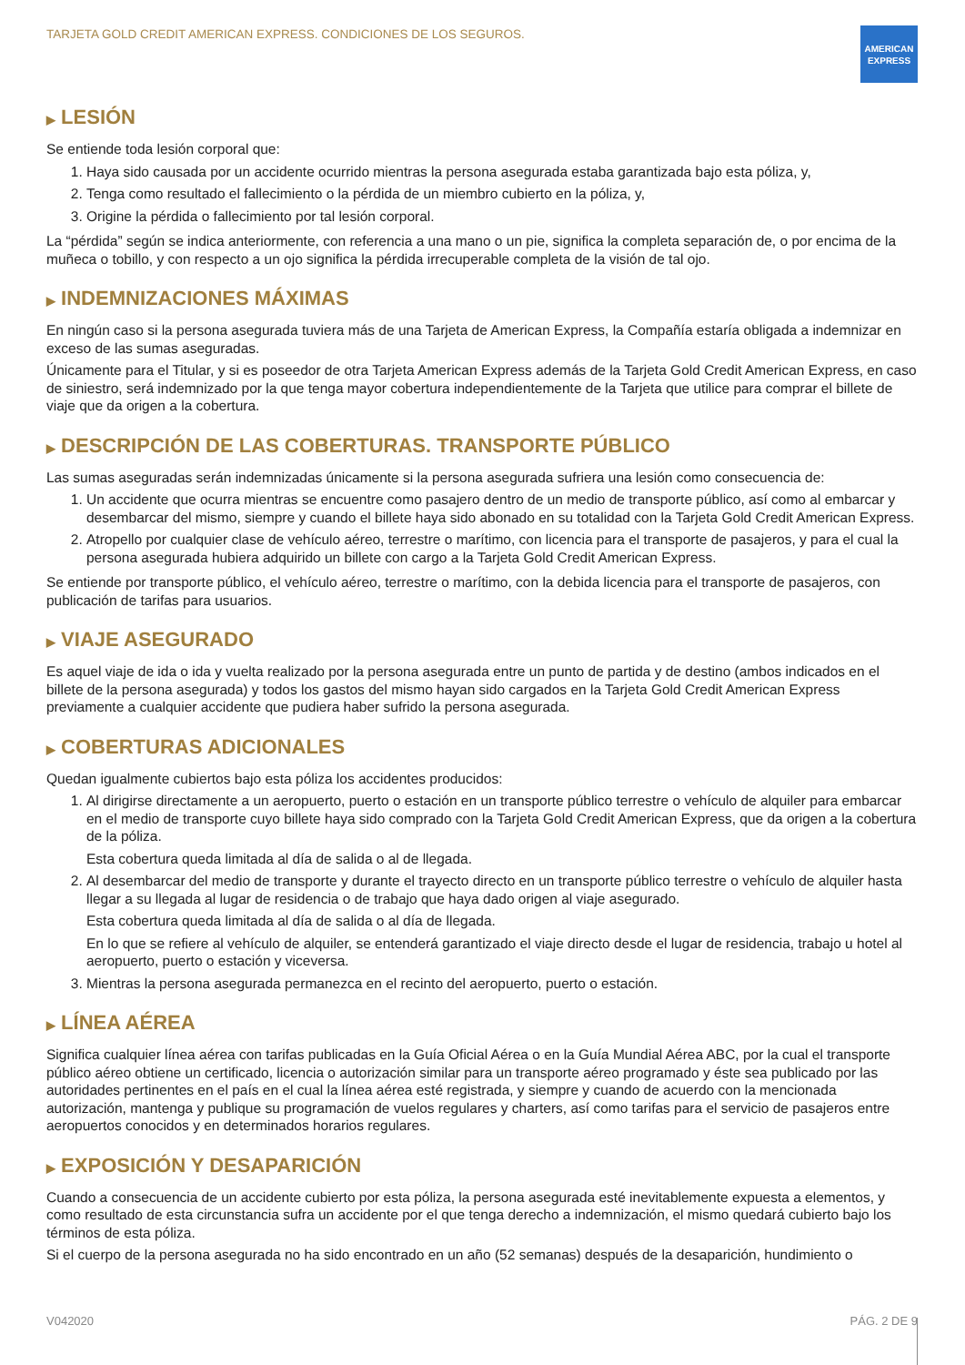TARJETA GOLD CREDIT AMERICAN EXPRESS. CONDICIONES DE LOS SEGUROS.
AMERICAN
EXPRESS
▶ LESIÓN
Se entiende toda lesión corporal que:
1. Haya sido causada por un accidente ocurrido mientras la persona asegurada estaba garantizada bajo esta póliza, y,
2. Tenga como resultado el fallecimiento o la pérdida de un miembro cubierto en la póliza, y,
3. Origine la pérdida o fallecimiento por tal lesión corporal.
La “pérdida” según se indica anteriormente, con referencia a una mano o un pie, significa la completa separación de, o por encima de la muñeca o tobillo, y con respecto a un ojo significa la pérdida irrecuperable completa de la visión de tal ojo.
▶ INDEMNIZACIONES MÁXIMAS
En ningún caso si la persona asegurada tuviera más de una Tarjeta de American Express, la Compañía estaría obligada a indemnizar en exceso de las sumas aseguradas.
Únicamente para el Titular, y si es poseedor de otra Tarjeta American Express además de la Tarjeta Gold Credit American Express, en caso de siniestro, será indemnizado por la que tenga mayor cobertura independientemente de la Tarjeta que utilice para comprar el billete de viaje que da origen a la cobertura.
▶ DESCRIPCIÓN DE LAS COBERTURAS. TRANSPORTE PÚBLICO
Las sumas aseguradas serán indemnizadas únicamente si la persona asegurada sufriera una lesión como consecuencia de:
1. Un accidente que ocurra mientras se encuentre como pasajero dentro de un medio de transporte público, así como al embarcar y desembarcar del mismo, siempre y cuando el billete haya sido abonado en su totalidad con la Tarjeta Gold Credit American Express.
2. Atropello por cualquier clase de vehículo aéreo, terrestre o marítimo, con licencia para el transporte de pasajeros, y para el cual la persona asegurada hubiera adquirido un billete con cargo a la Tarjeta Gold Credit American Express.
Se entiende por transporte público, el vehículo aéreo, terrestre o marítimo, con la debida licencia para el transporte de pasajeros, con publicación de tarifas para usuarios.
▶ VIAJE ASEGURADO
Es aquel viaje de ida o ida y vuelta realizado por la persona asegurada entre un punto de partida y de destino (ambos indicados en el billete de la persona asegurada) y todos los gastos del mismo hayan sido cargados en la Tarjeta Gold Credit American Express previamente a cualquier accidente que pudiera haber sufrido la persona asegurada.
▶ COBERTURAS ADICIONALES
Quedan igualmente cubiertos bajo esta póliza los accidentes producidos:
1. Al dirigirse directamente a un aeropuerto, puerto o estación en un transporte público terrestre o vehículo de alquiler para embarcar en el medio de transporte cuyo billete haya sido comprado con la Tarjeta Gold Credit American Express, que da origen a la cobertura de la póliza.
Esta cobertura queda limitada al día de salida o al de llegada.
2. Al desembarcar del medio de transporte y durante el trayecto directo en un transporte público terrestre o vehículo de alquiler hasta llegar a su llegada al lugar de residencia o de trabajo que haya dado origen al viaje asegurado.
Esta cobertura queda limitada al día de salida o al día de llegada.
En lo que se refiere al vehículo de alquiler, se entenderá garantizado el viaje directo desde el lugar de residencia, trabajo u hotel al aeropuerto, puerto o estación y viceversa.
3. Mientras la persona asegurada permanezca en el recinto del aeropuerto, puerto o estación.
▶ LÍNEA AÉREA
Significa cualquier línea aérea con tarifas publicadas en la Guía Oficial Aérea o en la Guía Mundial Aérea ABC, por la cual el transporte público aéreo obtiene un certificado, licencia o autorización similar para un transporte aéreo programado y éste sea publicado por las autoridades pertinentes en el país en el cual la línea aérea esté registrada, y siempre y cuando de acuerdo con la mencionada autorización, mantenga y publique su programación de vuelos regulares y charters, así como tarifas para el servicio de pasajeros entre aeropuertos conocidos y en determinados horarios regulares.
▶ EXPOSICIÓN Y DESAPARICIÓN
Cuando a consecuencia de un accidente cubierto por esta póliza, la persona asegurada esté inevitablemente expuesta a elementos, y como resultado de esta circunstancia sufra un accidente por el que tenga derecho a indemnización, el mismo quedará cubierto bajo los términos de esta póliza.
Si el cuerpo de la persona asegurada no ha sido encontrado en un año (52 semanas) después de la desaparición, hundimiento o
V042020 PÁG. 2 DE 9